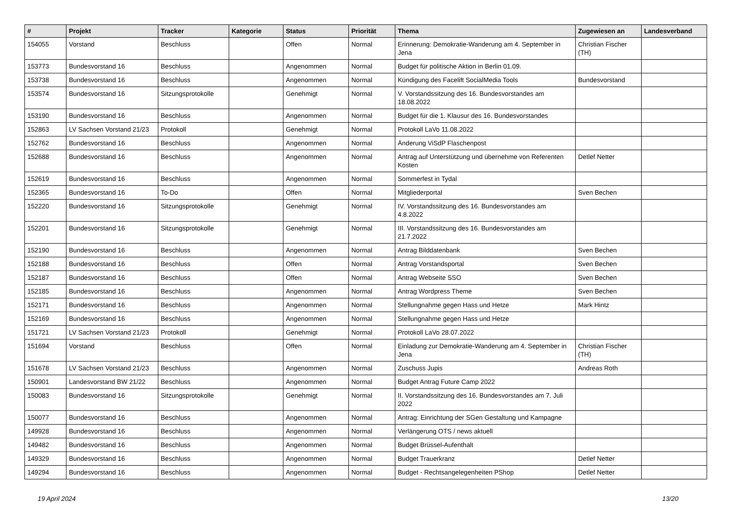| # | Projekt | Tracker | Kategorie | Status | Priorität | Thema | Zugewiesen an | Landesverband |
| --- | --- | --- | --- | --- | --- | --- | --- | --- |
| 154055 | Vorstand | Beschluss | | Offen | Normal | Erinnerung: Demokratie-Wanderung am 4. September in Jena | Christian Fischer (TH) | |
| 153773 | Bundesvorstand 16 | Beschluss | | Angenommen | Normal | Budget für politische Aktion in Berlin 01.09. | | |
| 153738 | Bundesvorstand 16 | Beschluss | | Angenommen | Normal | Kündigung des Facelift SocialMedia Tools | Bundesvorstand | |
| 153574 | Bundesvorstand 16 | Sitzungsprotokolle | | Genehmigt | Normal | V. Vorstandssitzung des 16. Bundesvorstandes am 18.08.2022 | | |
| 153190 | Bundesvorstand 16 | Beschluss | | Angenommen | Normal | Budget für die 1. Klausur des 16. Bundesvorstandes | | |
| 152863 | LV Sachsen Vorstand 21/23 | Protokoll | | Genehmigt | Normal | Protokoll LaVo 11.08.2022 | | |
| 152762 | Bundesvorstand 16 | Beschluss | | Angenommen | Normal | Änderung ViSdP Flaschenpost | | |
| 152688 | Bundesvorstand 16 | Beschluss | | Angenommen | Normal | Antrag auf Unterstützung und übernehme von Referenten Kosten | Detlef Netter | |
| 152619 | Bundesvorstand 16 | Beschluss | | Angenommen | Normal | Sommerfest in Tydal | | |
| 152365 | Bundesvorstand 16 | To-Do | | Offen | Normal | Mitgliederportal | Sven Bechen | |
| 152220 | Bundesvorstand 16 | Sitzungsprotokolle | | Genehmigt | Normal | IV. Vorstandssitzung des 16. Bundesvorstandes am 4.8.2022 | | |
| 152201 | Bundesvorstand 16 | Sitzungsprotokolle | | Genehmigt | Normal | III. Vorstandssitzung des 16. Bundesvorstandes am 21.7.2022 | | |
| 152190 | Bundesvorstand 16 | Beschluss | | Angenommen | Normal | Antrag Bilddatenbank | Sven Bechen | |
| 152188 | Bundesvorstand 16 | Beschluss | | Offen | Normal | Antrag Vorstandsportal | Sven Bechen | |
| 152187 | Bundesvorstand 16 | Beschluss | | Offen | Normal | Antrag Webseite SSO | Sven Bechen | |
| 152185 | Bundesvorstand 16 | Beschluss | | Angenommen | Normal | Antrag Wordpress Theme | Sven Bechen | |
| 152171 | Bundesvorstand 16 | Beschluss | | Angenommen | Normal | Stellungnahme gegen Hass und Hetze | Mark Hintz | |
| 152169 | Bundesvorstand 16 | Beschluss | | Angenommen | Normal | Stellungnahme gegen Hass und Hetze | | |
| 151721 | LV Sachsen Vorstand 21/23 | Protokoll | | Genehmigt | Normal | Protokoll LaVo 28.07.2022 | | |
| 151694 | Vorstand | Beschluss | | Offen | Normal | Einladung zur Demokratie-Wanderung am 4. September in Jena | Christian Fischer (TH) | |
| 151678 | LV Sachsen Vorstand 21/23 | Beschluss | | Angenommen | Normal | Zuschuss Jupis | Andreas Roth | |
| 150901 | Landesvorstand BW 21/22 | Beschluss | | Angenommen | Normal | Budget Antrag Future Camp 2022 | | |
| 150083 | Bundesvorstand 16 | Sitzungsprotokolle | | Genehmigt | Normal | II. Vorstandssitzung des 16. Bundesvorstandes am 7. Juli 2022 | | |
| 150077 | Bundesvorstand 16 | Beschluss | | Angenommen | Normal | Antrag: Einrichtung der SGen Gestaltung und Kampagne | | |
| 149928 | Bundesvorstand 16 | Beschluss | | Angenommen | Normal | Verlängerung OTS / news aktuell | | |
| 149482 | Bundesvorstand 16 | Beschluss | | Angenommen | Normal | Budget Brüssel-Aufenthalt | | |
| 149329 | Bundesvorstand 16 | Beschluss | | Angenommen | Normal | Budget Trauerkranz | Detlef Netter | |
| 149294 | Bundesvorstand 16 | Beschluss | | Angenommen | Normal | Budget - Rechtsangelegenheiten PShop | Detlef Netter | |
19 April 2024 13/20